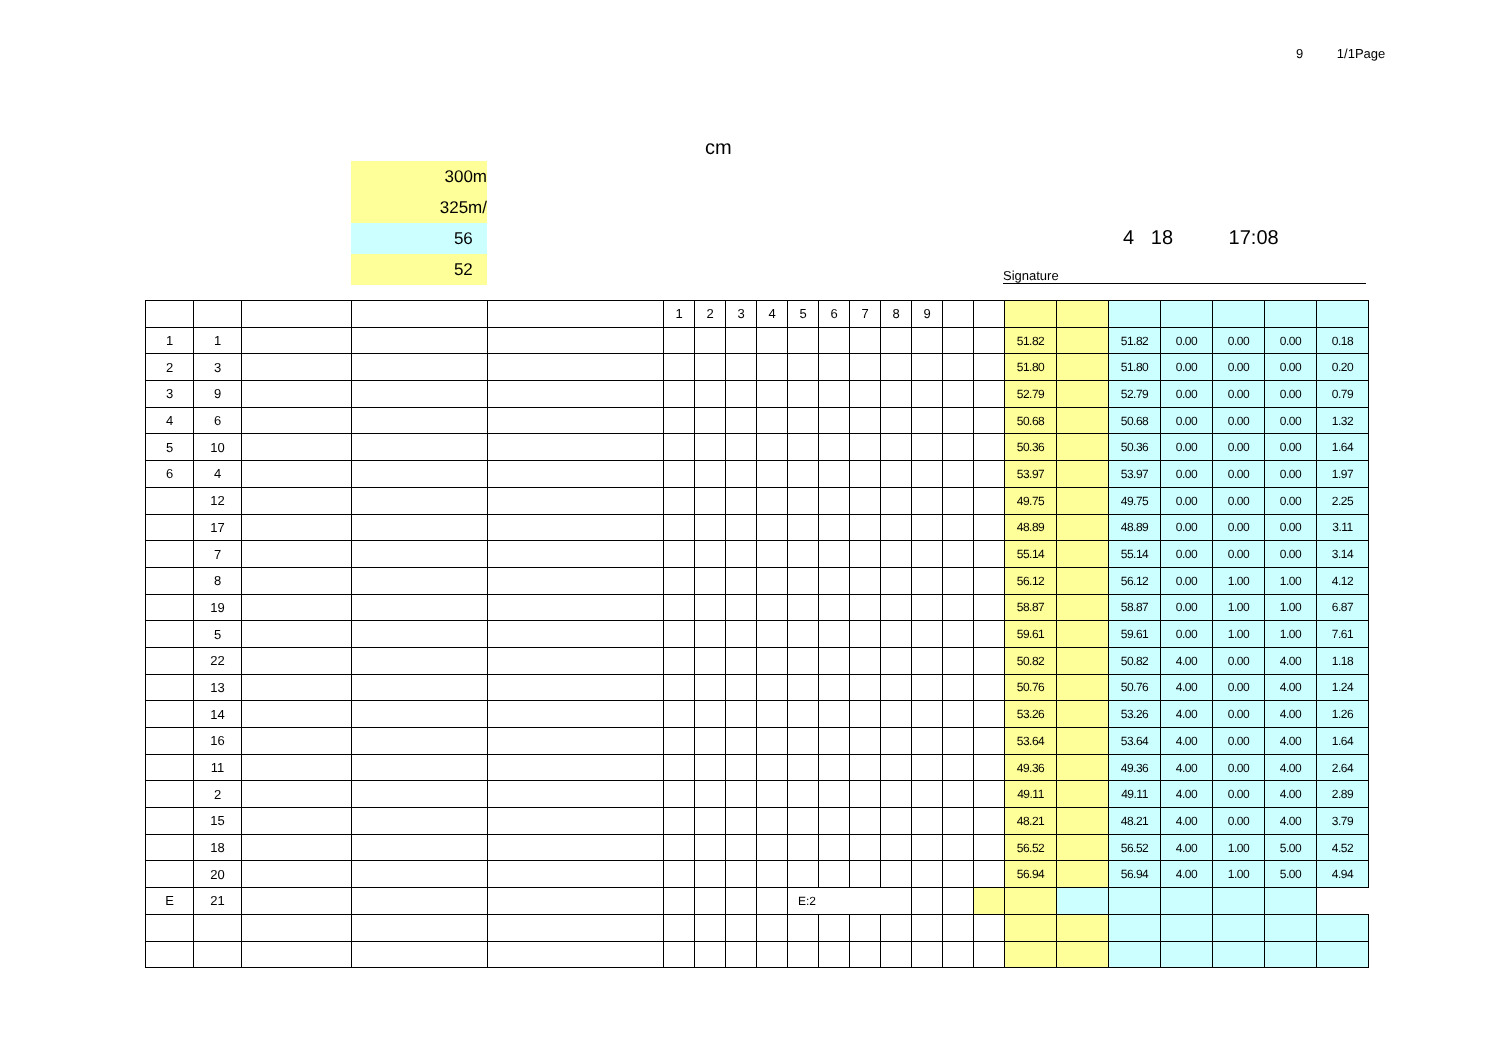9 1/1Page
cm
300m
325m/
56
52
4 18 17:08
Signature
| | | | | | 1 | 2 | 3 | 4 | 5 | 6 | 7 | 8 | 9 | | | | | | | | | |
| --- | --- | --- | --- | --- | --- | --- | --- | --- | --- | --- | --- | --- | --- | --- | --- | --- | --- | --- | --- | --- | --- | --- |
| 1 | 1 | | | | | | | | | | | | | | | 51.82 | | 51.82 | 0.00 | 0.00 | 0.00 | 0.18 |
| 2 | 3 | | | | | | | | | | | | | | | 51.80 | | 51.80 | 0.00 | 0.00 | 0.00 | 0.20 |
| 3 | 9 | | | | | | | | | | | | | | | 52.79 | | 52.79 | 0.00 | 0.00 | 0.00 | 0.79 |
| 4 | 6 | | | | | | | | | | | | | | | 50.68 | | 50.68 | 0.00 | 0.00 | 0.00 | 1.32 |
| 5 | 10 | | | | | | | | | | | | | | | 50.36 | | 50.36 | 0.00 | 0.00 | 0.00 | 1.64 |
| 6 | 4 | | | | | | | | | | | | | | | 53.97 | | 53.97 | 0.00 | 0.00 | 0.00 | 1.97 |
| | 12 | | | | | | | | | | | | | | | 49.75 | | 49.75 | 0.00 | 0.00 | 0.00 | 2.25 |
| | 17 | | | | | | | | | | | | | | | 48.89 | | 48.89 | 0.00 | 0.00 | 0.00 | 3.11 |
| | 7 | | | | | | | | | | | | | | | 55.14 | | 55.14 | 0.00 | 0.00 | 0.00 | 3.14 |
| | 8 | | | | | | | | | | | | | | | 56.12 | | 56.12 | 0.00 | 1.00 | 1.00 | 4.12 |
| | 19 | | | | | | | | | | | | | | | 58.87 | | 58.87 | 0.00 | 1.00 | 1.00 | 6.87 |
| | 5 | | | | | | | | | | | | | | | 59.61 | | 59.61 | 0.00 | 1.00 | 1.00 | 7.61 |
| | 22 | | | | | | | | | | | | | | | 50.82 | | 50.82 | 4.00 | 0.00 | 4.00 | 1.18 |
| | 13 | | | | | | | | | | | | | | | 50.76 | | 50.76 | 4.00 | 0.00 | 4.00 | 1.24 |
| | 14 | | | | | | | | | | | | | | | 53.26 | | 53.26 | 4.00 | 0.00 | 4.00 | 1.26 |
| | 16 | | | | | | | | | | | | | | | 53.64 | | 53.64 | 4.00 | 0.00 | 4.00 | 1.64 |
| | 11 | | | | | | | | | | | | | | | 49.36 | | 49.36 | 4.00 | 0.00 | 4.00 | 2.64 |
| | 2 | | | | | | | | | | | | | | | 49.11 | | 49.11 | 4.00 | 0.00 | 4.00 | 2.89 |
| | 15 | | | | | | | | | | | | | | | 48.21 | | 48.21 | 4.00 | 0.00 | 4.00 | 3.79 |
| | 18 | | | | | | | | | | | | | | | 56.52 | | 56.52 | 4.00 | 1.00 | 5.00 | 4.52 |
| | 20 | | | | | | | | | | | | | | | 56.94 | | 56.94 | 4.00 | 1.00 | 5.00 | 4.94 |
| E | 21 | | | | | | | | E:2 | | | | | | | | | | | | | |